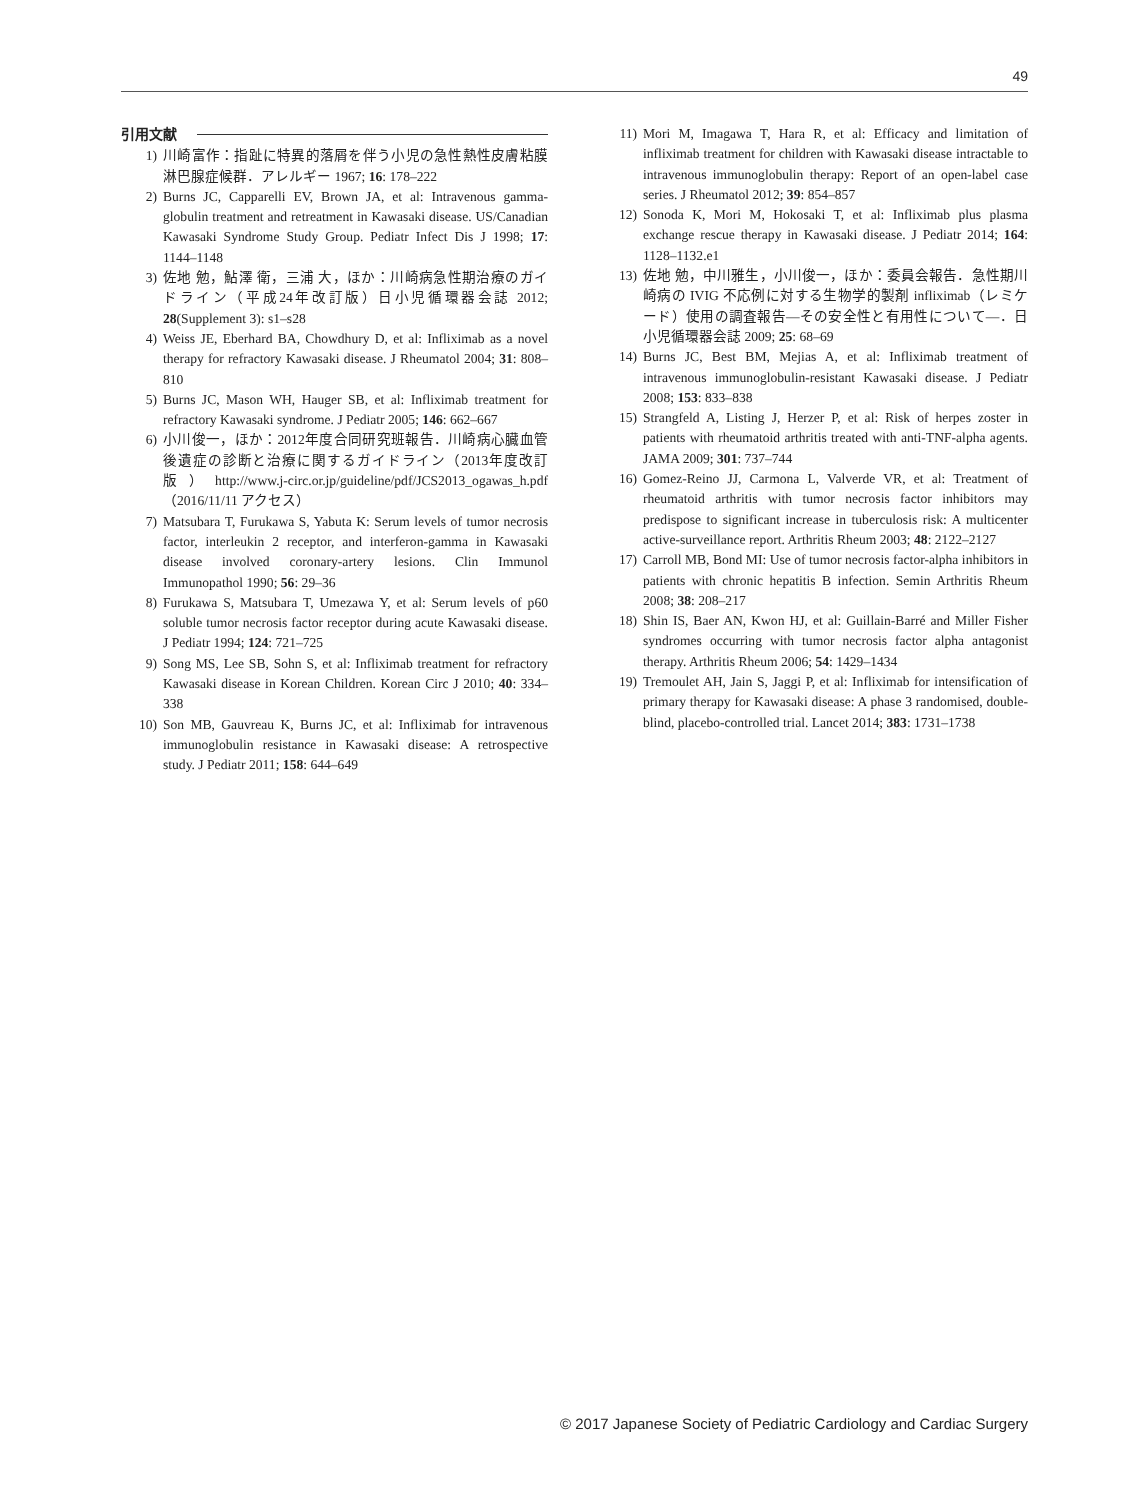49
引用文献
1) 川崎富作：指趾に特異的落屑を伴う小児の急性熱性皮膚粘膜淋巴腺症候群．アレルギー 1967; 16: 178–222
2) Burns JC, Capparelli EV, Brown JA, et al: Intravenous gamma-globulin treatment and retreatment in Kawasaki disease. US/Canadian Kawasaki Syndrome Study Group. Pediatr Infect Dis J 1998; 17: 1144–1148
3) 佐地 勉，鮎澤 衛，三浦 大，ほか：川崎病急性期治療のガイドライン（平成24年改訂版）日小児循環器会誌 2012; 28(Supplement 3): s1–s28
4) Weiss JE, Eberhard BA, Chowdhury D, et al: Infliximab as a novel therapy for refractory Kawasaki disease. J Rheumatol 2004; 31: 808–810
5) Burns JC, Mason WH, Hauger SB, et al: Infliximab treatment for refractory Kawasaki syndrome. J Pediatr 2005; 146: 662–667
6) 小川俊一，ほか：2012年度合同研究班報告．川崎病心臓血管後遺症の診断と治療に関するガイドライン（2013年度改訂版）http://www.j-circ.or.jp/guideline/pdf/JCS2013_ogawas_h.pdf（2016/11/11 アクセス）
7) Matsubara T, Furukawa S, Yabuta K: Serum levels of tumor necrosis factor, interleukin 2 receptor, and interferon-gamma in Kawasaki disease involved coronary-artery lesions. Clin Immunol Immunopathol 1990; 56: 29–36
8) Furukawa S, Matsubara T, Umezawa Y, et al: Serum levels of p60 soluble tumor necrosis factor receptor during acute Kawasaki disease. J Pediatr 1994; 124: 721–725
9) Song MS, Lee SB, Sohn S, et al: Infliximab treatment for refractory Kawasaki disease in Korean Children. Korean Circ J 2010; 40: 334–338
10) Son MB, Gauvreau K, Burns JC, et al: Infliximab for intravenous immunoglobulin resistance in Kawasaki disease: A retrospective study. J Pediatr 2011; 158: 644–649
11) Mori M, Imagawa T, Hara R, et al: Efficacy and limitation of infliximab treatment for children with Kawasaki disease intractable to intravenous immunoglobulin therapy: Report of an open-label case series. J Rheumatol 2012; 39: 854–857
12) Sonoda K, Mori M, Hokosaki T, et al: Infliximab plus plasma exchange rescue therapy in Kawasaki disease. J Pediatr 2014; 164: 1128–1132.e1
13) 佐地 勉，中川雅生，小川俊一，ほか：委員会報告．急性期川崎病の IVIG 不応例に対する生物学的製剤 infliximab（レミケード）使用の調査報告—その安全性と有用性について—．日小児循環器会誌 2009; 25: 68–69
14) Burns JC, Best BM, Mejias A, et al: Infliximab treatment of intravenous immunoglobulin-resistant Kawasaki disease. J Pediatr 2008; 153: 833–838
15) Strangfeld A, Listing J, Herzer P, et al: Risk of herpes zoster in patients with rheumatoid arthritis treated with anti-TNF-alpha agents. JAMA 2009; 301: 737–744
16) Gomez-Reino JJ, Carmona L, Valverde VR, et al: Treatment of rheumatoid arthritis with tumor necrosis factor inhibitors may predispose to significant increase in tuberculosis risk: A multicenter active-surveillance report. Arthritis Rheum 2003; 48: 2122–2127
17) Carroll MB, Bond MI: Use of tumor necrosis factor-alpha inhibitors in patients with chronic hepatitis B infection. Semin Arthritis Rheum 2008; 38: 208–217
18) Shin IS, Baer AN, Kwon HJ, et al: Guillain-Barré and Miller Fisher syndromes occurring with tumor necrosis factor alpha antagonist therapy. Arthritis Rheum 2006; 54: 1429–1434
19) Tremoulet AH, Jain S, Jaggi P, et al: Infliximab for intensification of primary therapy for Kawasaki disease: A phase 3 randomised, double-blind, placebo-controlled trial. Lancet 2014; 383: 1731–1738
© 2017 Japanese Society of Pediatric Cardiology and Cardiac Surgery